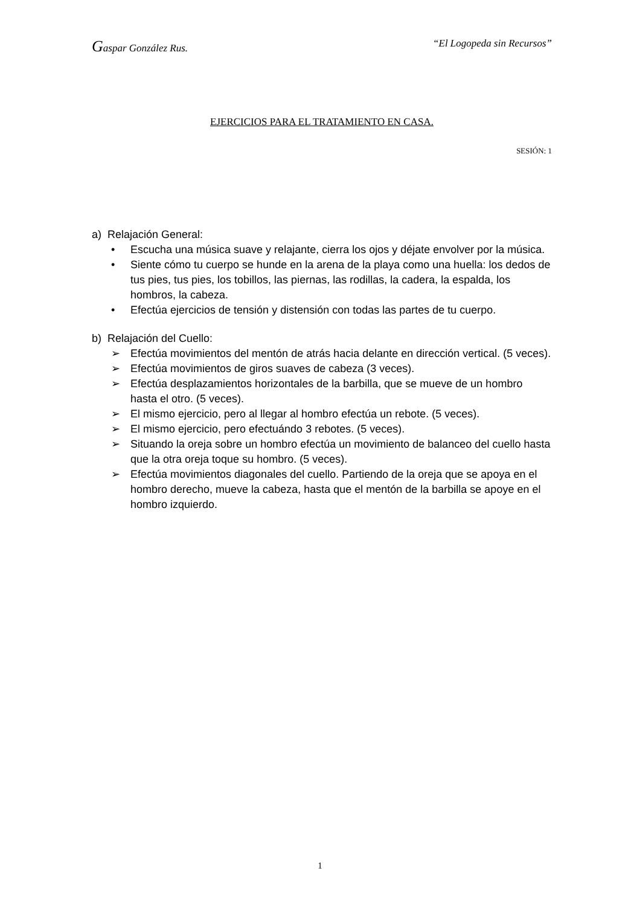Gaspar González Rus. “El Logopeda sin Recursos”
EJERCICIOS PARA EL TRATAMIENTO EN CASA.
SESIÓN: 1
a) Relajación General:
• Escucha una música suave y relajante, cierra los ojos y déjate envolver por la música.
• Siente cómo tu cuerpo se hunde en la arena de la playa como una huella: los dedos de tus pies, tus pies, los tobillos, las piernas, las rodillas, la cadera, la espalda, los hombros, la cabeza.
• Efectúa ejercicios de tensión y distensión con todas las partes de tu cuerpo.
b) Relajación del Cuello:
➢ Efectúa movimientos del mentón de atrás hacia delante en dirección vertical. (5 veces).
➢ Efectúa movimientos de giros suaves de cabeza (3 veces).
➢ Efectúa desplazamientos horizontales de la barbilla, que se mueve de un hombro hasta el otro. (5 veces).
➢ El mismo ejercicio, pero al llegar al hombro efectúa un rebote. (5 veces).
➢ El mismo ejercicio, pero efectuándo 3 rebotes. (5 veces).
➢ Situando la oreja sobre un hombro efectúa un movimiento de balanceo del cuello hasta que la otra oreja toque su hombro. (5 veces).
➢ Efectúa movimientos diagonales del cuello. Partiendo de la oreja que se apoya en el hombro derecho, mueve la cabeza, hasta que el mentón de la barbilla se apoye en el hombro izquierdo.
1